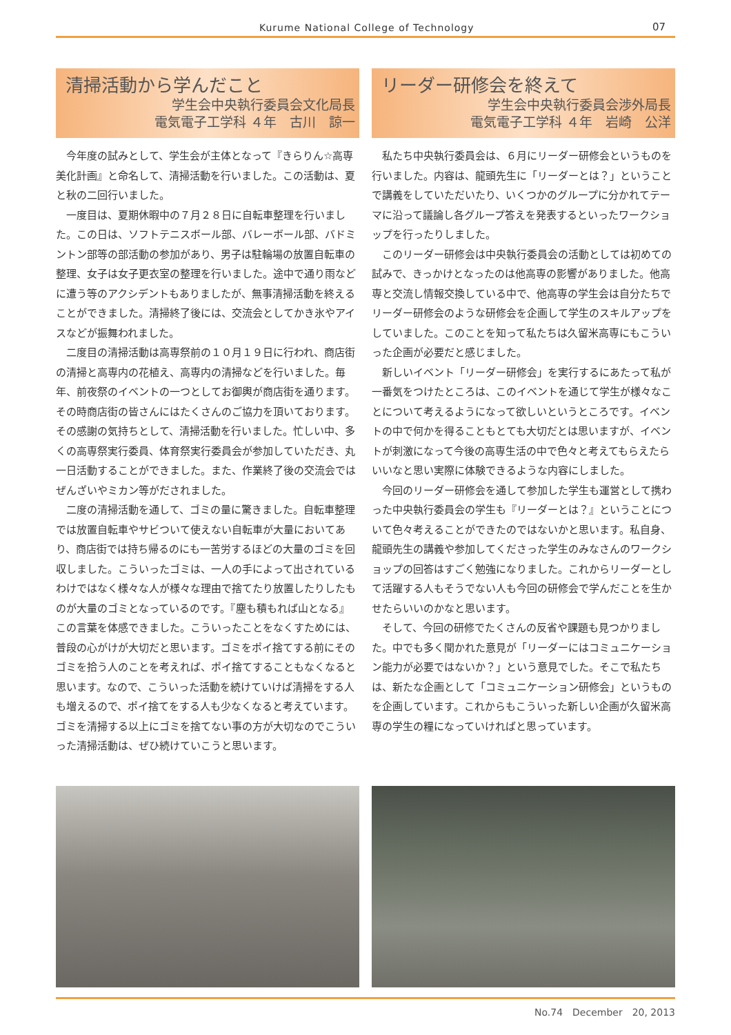Kurume National College of Technology 07
清掃活動から学んだこと
学生会中央執行委員会文化局長
電気電子工学科 ４年　古川　諒一
今年度の試みとして、学生会が主体となって『きらりん☆高専美化計画』と命名して、清掃活動を行いました。この活動は、夏と秋の二回行いました。
一度目は、夏期休暇中の７月２８日に自転車整理を行いました。この日は、ソフトテニスボール部、バレーボール部、バドミントン部等の部活動の参加があり、男子は駐輪場の放置自転車の整理、女子は女子更衣室の整理を行いました。途中で通り雨などに遭う等のアクシデントもありましたが、無事清掃活動を終えることができました。清掃終了後には、交流会としてかき氷やアイスなどが振舞われました。
二度目の清掃活動は高専祭前の１０月１９日に行われ、商店街の清掃と高専内の花植え、高専内の清掃などを行いました。毎年、前夜祭のイベントの一つとしてお御輿が商店街を通ります。その時商店街の皆さんにはたくさんのご協力を頂いております。その感謝の気持ちとして、清掃活動を行いました。忙しい中、多くの高専祭実行委員、体育祭実行委員会が参加していただき、丸一日活動することができました。また、作業終了後の交流会ではぜんざいやミカン等がだされました。
二度の清掃活動を通して、ゴミの量に驚きました。自転車整理では放置自転車やサビついて使えない自転車が大量においてあり、商店街では持ち帰るのにも一苦労するほどの大量のゴミを回収しました。こういったゴミは、一人の手によって出されているわけではなく様々な人が様々な理由で捨てたり放置したりしたものが大量のゴミとなっているのです。『塵も積もれば山となる』この言葉を体感できました。こういったことをなくすためには、普段の心がけが大切だと思います。ゴミをポイ捨てする前にそのゴミを拾う人のことを考えれば、ポイ捨てすることもなくなると思います。なので、こういった活動を続けていけば清掃をする人も増えるので、ポイ捨てをする人も少なくなると考えています。ゴミを清掃する以上にゴミを捨てない事の方が大切なのでこういった清掃活動は、ぜひ続けていこうと思います。
リーダー研修会を終えて
学生会中央執行委員会渉外局長
電気電子工学科 ４年　岩崎　公洋
私たち中央執行委員会は、６月にリーダー研修会というものを行いました。内容は、龍頭先生に「リーダーとは？」ということで講義をしていただいたり、いくつかのグループに分かれてテーマに沿って議論し各グループ答えを発表するといったワークショップを行ったりしました。
このリーダー研修会は中央執行委員会の活動としては初めての試みで、きっかけとなったのは他高専の影響がありました。他高専と交流し情報交換している中で、他高専の学生会は自分たちでリーダー研修会のような研修会を企画して学生のスキルアップをしていました。このことを知って私たちは久留米高専にもこういった企画が必要だと感じました。
新しいイベント「リーダー研修会」を実行するにあたって私が一番気をつけたところは、このイベントを通じて学生が様々なことについて考えるようになって欲しいというところです。イベントの中で何かを得ることもとても大切だとは思いますが、イベントが刺激になって今後の高専生活の中で色々と考えてもらえたらいいなと思い実際に体験できるような内容にしました。
今回のリーダー研修会を通して参加した学生も運営として携わった中央執行委員会の学生も『リーダーとは？』ということについて色々考えることができたのではないかと思います。私自身、龍頭先生の講義や参加してくださった学生のみなさんのワークショップの回答はすごく勉強になりました。これからリーダーとして活躍する人もそうでない人も今回の研修会で学んだことを生かせたらいいのかなと思います。
そして、今回の研修でたくさんの反省や課題も見つかりました。中でも多く聞かれた意見が「リーダーにはコミュニケーション能力が必要ではないか？」という意見でした。そこで私たちは、新たな企画として「コミュニケーション研修会」というものを企画しています。これからもこういった新しい企画が久留米高専の学生の糧になっていければと思っています。
No.74　December　20, 2013